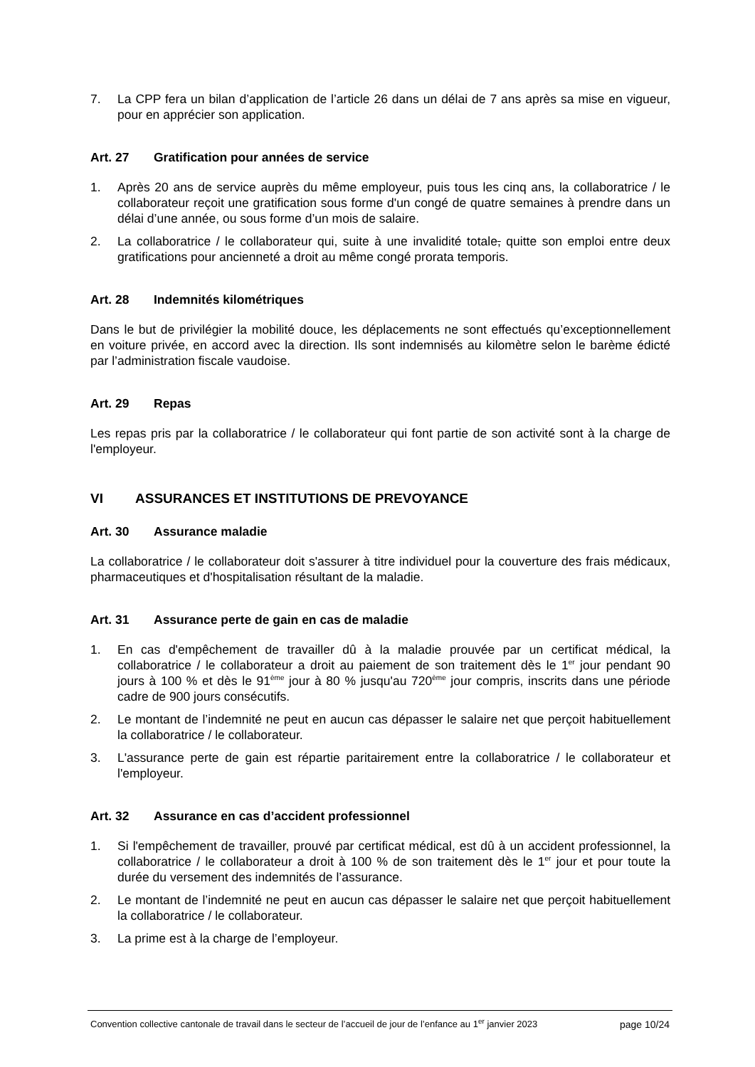7. La CPP fera un bilan d’application de l’article 26 dans un délai de 7 ans après sa mise en vigueur, pour en apprécier son application.
Art. 27 Gratification pour années de service
1. Après 20 ans de service auprès du même employeur, puis tous les cinq ans, la collaboratrice / le collaborateur reçoit une gratification sous forme d'un congé de quatre semaines à prendre dans un délai d’une année, ou sous forme d’un mois de salaire.
2. La collaboratrice / le collaborateur qui, suite à une invalidité totale, quitte son emploi entre deux gratifications pour ancienneté a droit au même congé prorata temporis.
Art. 28 Indemnités kilométriques
Dans le but de privilégier la mobilité douce, les déplacements ne sont effectués qu’exceptionnellement en voiture privée, en accord avec la direction. Ils sont indemnisés au kilomètre selon le barème édicté par l’administration fiscale vaudoise.
Art. 29 Repas
Les repas pris par la collaboratrice / le collaborateur qui font partie de son activité sont à la charge de l'employeur.
VI ASSURANCES ET INSTITUTIONS DE PREVOYANCE
Art. 30 Assurance maladie
La collaboratrice / le collaborateur doit s'assurer à titre individuel pour la couverture des frais médicaux, pharmaceutiques et d'hospitalisation résultant de la maladie.
Art. 31 Assurance perte de gain en cas de maladie
1. En cas d'empêchement de travailler dû à la maladie prouvée par un certificat médical, la collaboratrice / le collaborateur a droit au paiement de son traitement dès le 1<sup>er</sup> jour pendant 90 jours à 100 % et dès le 91<sup>ème</sup> jour à 80 % jusqu'au 720<sup>ème</sup> jour compris, inscrits dans une période cadre de 900 jours consécutifs.
2. Le montant de l’indemnité ne peut en aucun cas dépasser le salaire net que perçoit habituellement la collaboratrice / le collaborateur.
3. L'assurance perte de gain est répartie paritairement entre la collaboratrice / le collaborateur et l'employeur.
Art. 32 Assurance en cas d’accident professionnel
1. Si l'empêchement de travailler, prouvé par certificat médical, est dû à un accident professionnel, la collaboratrice / le collaborateur a droit à 100 % de son traitement dès le 1<sup>er</sup> jour et pour toute la durée du versement des indemnités de l’assurance.
2. Le montant de l’indemnité ne peut en aucun cas dépasser le salaire net que perçoit habituellement la collaboratrice / le collaborateur.
3. La prime est à la charge de l’employeur.
Convention collective cantonale de travail dans le secteur de l’accueil de jour de l’enfance au 1<sup>er</sup> janvier 2023
page 10/24